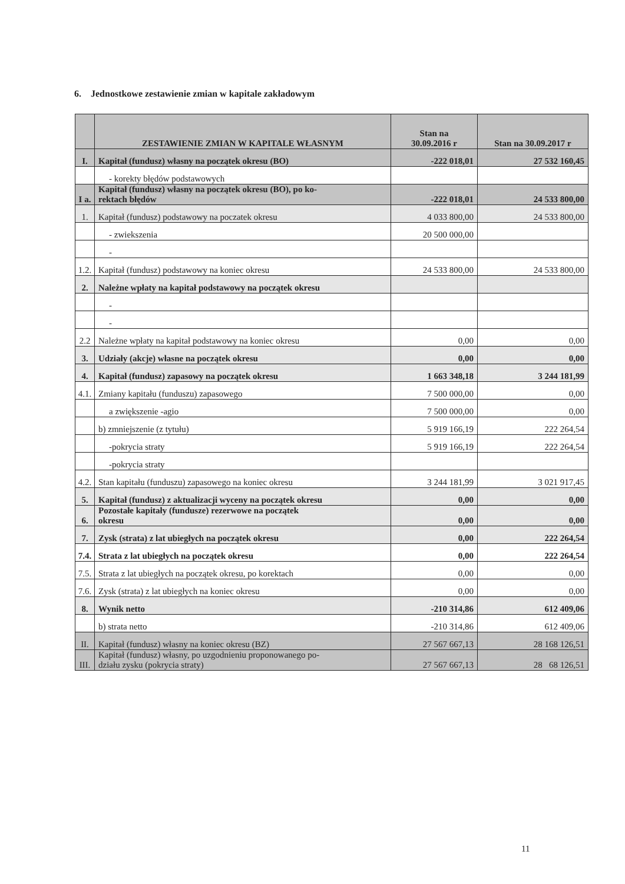6. Jednostkowe zestawienie zmian w kapitale zakładowym
| | ZESTAWIENIE ZMIAN W KAPITALE WŁASNYM | Stan na 30.09.2016 r | Stan na 30.09.2017 r |
| I. | Kapitał (fundusz) własny na początek okresu (BO) | -222 018,01 | 27 532 160,45 |
| | - korekty błędów podstawowych | | |
| I a. | Kapitał (fundusz) własny na początek okresu (BO), po ko- rektach błędów | -222 018,01 | 24 533 800,00 |
| 1. | Kapitał (fundusz) podstawowy na poczatek okresu | 4 033 800,00 | 24 533 800,00 |
| | - zwiekszenia | 20 500 000,00 | |
| | - | | |
| 1.2. | Kapitał (fundusz) podstawowy na koniec okresu | 24 533 800,00 | 24 533 800,00 |
| 2. | Należne wpłaty na kapitał podstawowy na początek okresu | | |
| | - | | |
| | - | | |
| 2.2 | Należne wpłaty na kapitał podstawowy na koniec okresu | 0,00 | 0,00 |
| 3. | Udziały (akcje) własne na początek okresu | 0,00 | 0,00 |
| 4. | Kapitał (fundusz) zapasowy na początek okresu | 1 663 348,18 | 3 244 181,99 |
| 4.1. | Zmiany kapitału (funduszu) zapasowego | 7 500 000,00 | 0,00 |
| | a zwiększenie -agio | 7 500 000,00 | 0,00 |
| | b) zmniejszenie (z tytułu) | 5 919 166,19 | 222 264,54 |
| | -pokrycia straty | 5 919 166,19 | 222 264,54 |
| | -pokrycia straty | | |
| 4.2. | Stan kapitału (funduszu) zapasowego na koniec okresu | 3 244 181,99 | 3 021 917,45 |
| 5. | Kapitał (fundusz) z aktualizacji wyceny na początek okresu | 0,00 | 0,00 |
| 6. | Pozostałe kapitały (fundusze) rezerwowe na początek okresu | 0,00 | 0,00 |
| 7. | Zysk (strata) z lat ubiegłych na początek okresu | 0,00 | 222 264,54 |
| 7.4. | Strata z lat ubiegłych na początek okresu | 0,00 | 222 264,54 |
| 7.5. | Strata z lat ubiegłych na początek okresu, po korektach | 0,00 | 0,00 |
| 7.6. | Zysk (strata) z lat ubiegłych na koniec okresu | 0,00 | 0,00 |
| 8. | Wynik netto | -210 314,86 | 612 409,06 |
| | b) strata netto | -210 314,86 | 612 409,06 |
| II. | Kapitał (fundusz) własny na koniec okresu (BZ) | 27 567 667,13 | 28 168 126,51 |
| III. | Kapitał (fundusz) własny, po uzgodnieniu proponowanego po- działu zysku (pokrycia straty) | 27 567 667,13 | 28 68 126,51 |
11